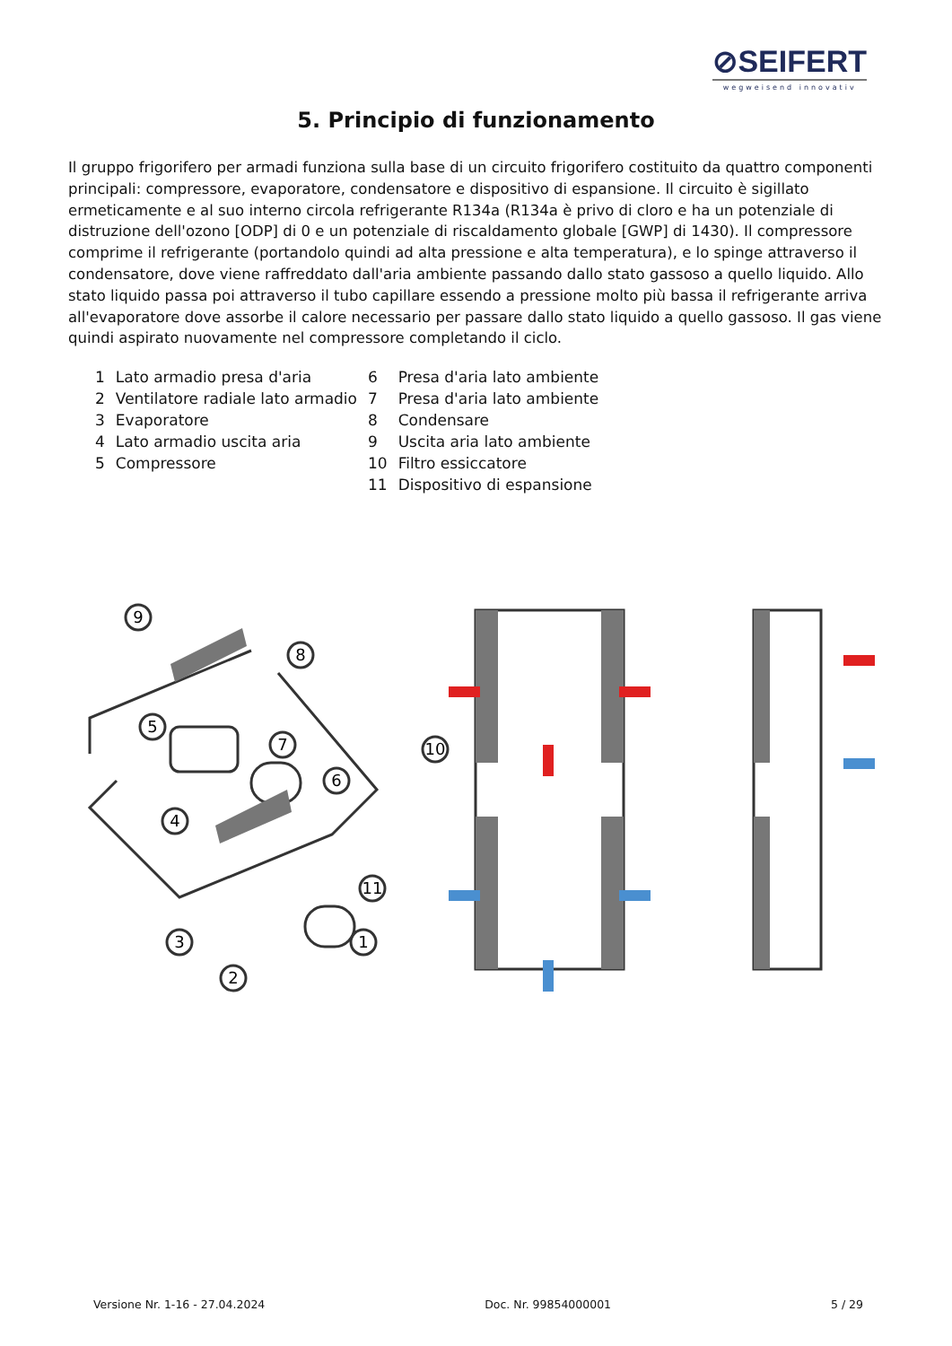⊘SEIFERT
wegweisend innovativ
5. Principio di funzionamento
Il gruppo frigorifero per armadi funziona sulla base di un circuito frigorifero costituito da quattro componenti principali: compressore, evaporatore, condensatore e dispositivo di espansione. Il circuito è sigillato ermeticamente e al suo interno circola refrigerante R134a (R134a è privo di cloro e ha un potenziale di distruzione dell'ozono [ODP] di 0 e un potenziale di riscaldamento globale [GWP] di 1430). Il compressore comprime il refrigerante (portandolo quindi ad alta pressione e alta temperatura), e lo spinge attraverso il condensatore, dove viene raffreddato dall'aria ambiente passando dallo stato gassoso a quello liquido. Allo stato liquido passa poi attraverso il tubo capillare essendo a pressione molto più bassa il refrigerante arriva all'evaporatore dove assorbe il calore necessario per passare dallo stato liquido a quello gassoso. Il gas viene quindi aspirato nuovamente nel compressore completando il ciclo.
| 1 | Lato armadio presa d'aria | 6 | Presa d'aria lato ambiente |
| 2 | Ventilatore radiale lato armadio | 7 | Presa d'aria lato ambiente |
| 3 | Evaporatore | 8 | Condensare |
| 4 | Lato armadio uscita aria | 9 | Uscita aria lato ambiente |
| 5 | Compressore | 10 | Filtro essiccatore |
| | | 11 | Dispositivo di espansione |
9
8
5
7
6
4
10
11
1
3
2
Versione Nr. 1-16 - 27.04.2024 Doc. Nr. 99854000001 5 / 29